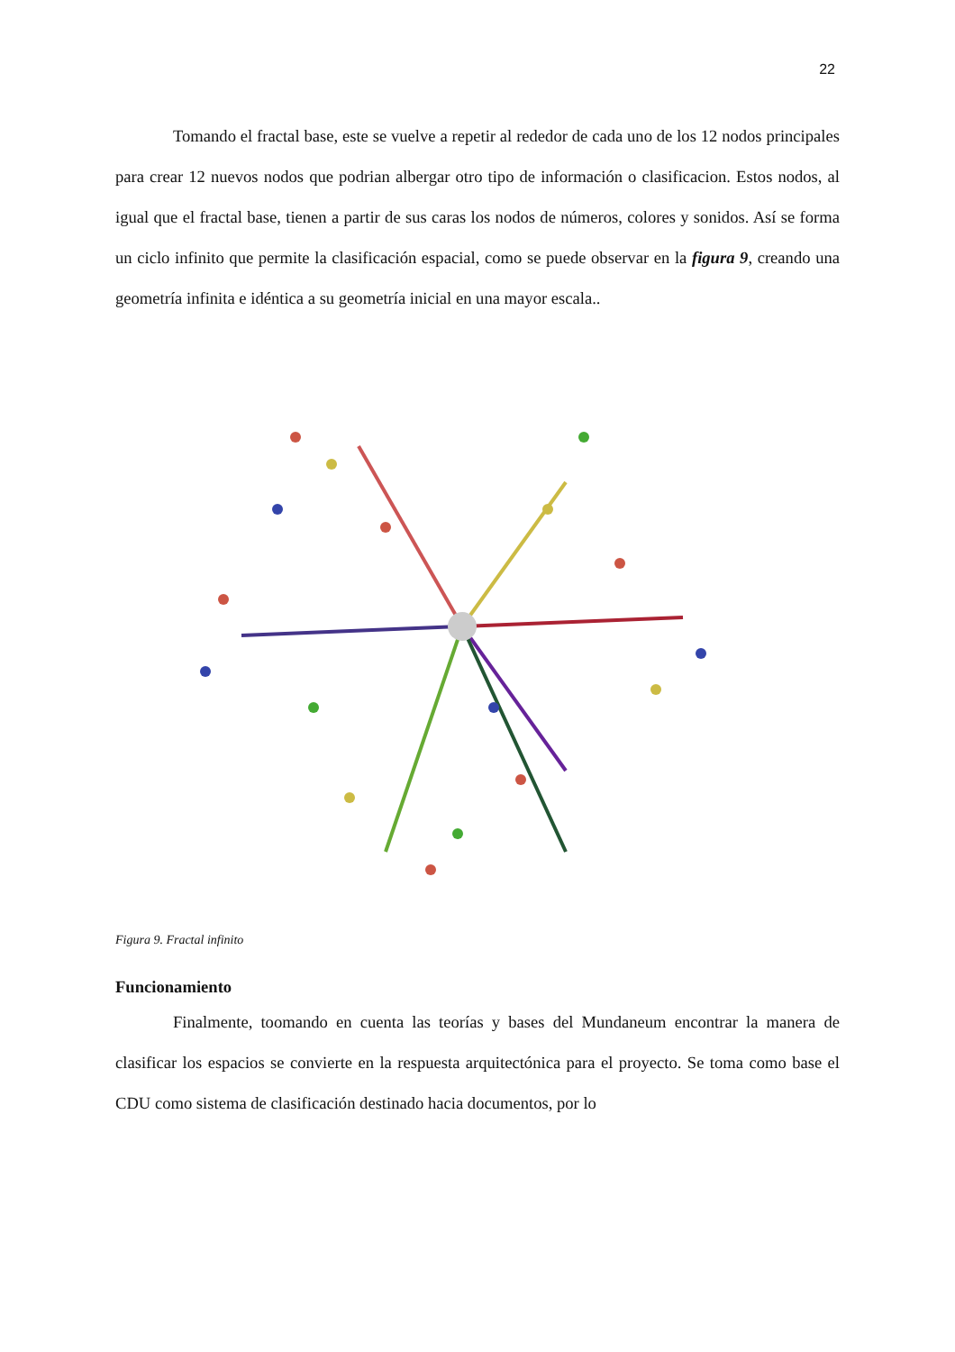22
Tomando el fractal base, este se vuelve a repetir al rededor de cada uno de los 12 nodos principales para crear 12 nuevos nodos que podrian albergar otro tipo de información o clasificacion. Estos nodos, al igual que el fractal base, tienen a partir de sus caras los nodos de números, colores y sonidos. Así se forma un ciclo infinito que permite la clasificación espacial, como se puede observar en la figura 9, creando una geometría infinita e idéntica a su geometría inicial en una mayor escala..
Figura 9. Fractal infinito
Funcionamiento
Finalmente, toomando en cuenta las teorías y bases del Mundaneum encontrar la manera de clasificar los espacios se convierte en la respuesta arquitectónica para el proyecto. Se toma como base el CDU como sistema de clasificación destinado hacia documentos, por lo